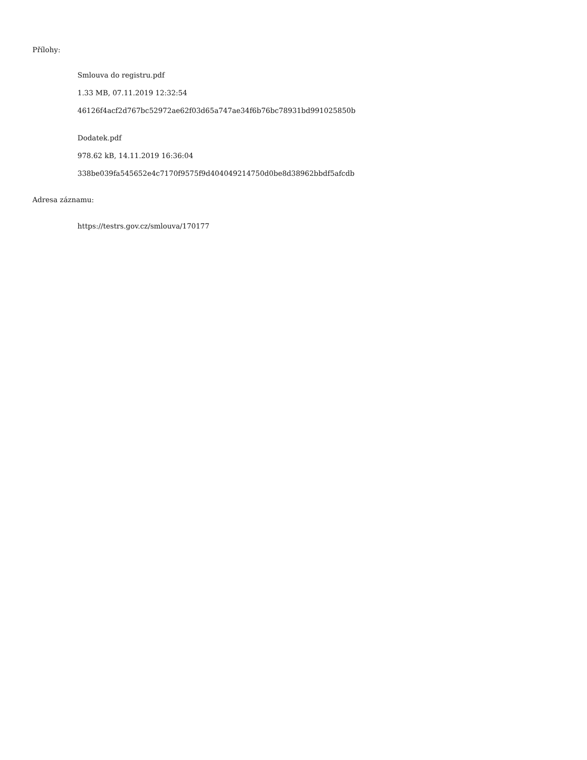Přílohy:
Smlouva do registru.pdf
1.33 MB, 07.11.2019 12:32:54
46126f4acf2d767bc52972ae62f03d65a747ae34f6b76bc78931bd991025850b
Dodatek.pdf
978.62 kB, 14.11.2019 16:36:04
338be039fa545652e4c7170f9575f9d404049214750d0be8d38962bbdf5afcdb
Adresa záznamu:
https://testrs.gov.cz/smlouva/170177